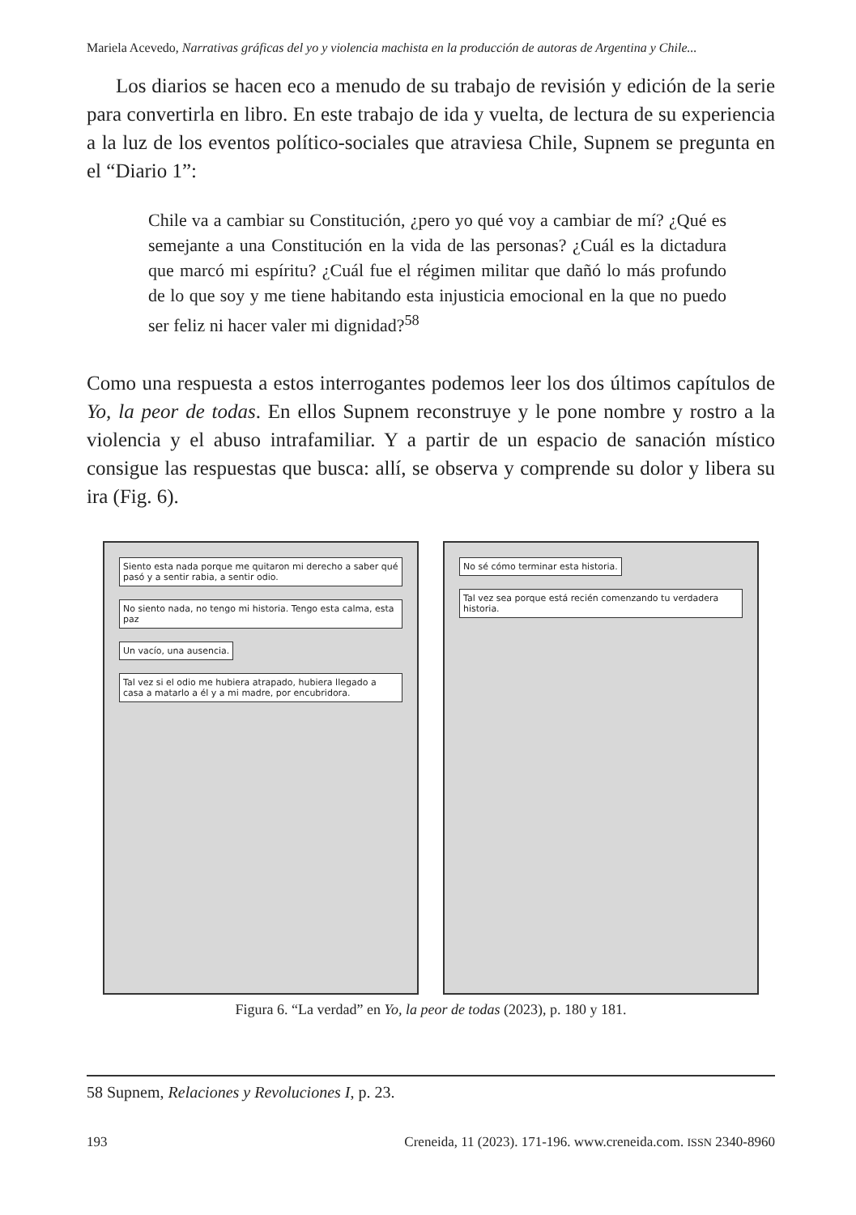Mariela Acevedo, Narrativas gráficas del yo y violencia machista en la producción de autoras de Argentina y Chile...
Los diarios se hacen eco a menudo de su trabajo de revisión y edición de la serie para convertirla en libro. En este trabajo de ida y vuelta, de lectura de su experiencia a la luz de los eventos político-sociales que atraviesa Chile, Supnem se pregunta en el “Diario 1”:
Chile va a cambiar su Constitución, ¿pero yo qué voy a cambiar de mí? ¿Qué es semejante a una Constitución en la vida de las personas? ¿Cuál es la dictadura que marcó mi espíritu? ¿Cuál fue el régimen militar que dañó lo más profundo de lo que soy y me tiene habitando esta injusticia emocional en la que no puedo ser feliz ni hacer valer mi dignidad?<sup>58</sup>
Como una respuesta a estos interrogantes podemos leer los dos últimos capítulos de Yo, la peor de todas. En ellos Supnem reconstruye y le pone nombre y rostro a la violencia y el abuso intrafamiliar. Y a partir de un espacio de sanación místico consigue las respuestas que busca: allí, se observa y comprende su dolor y libera su ira (Fig. 6).
Siento esta nada porque me quitaron mi derecho a saber qué pasó y a sentir rabia, a sentir odio.
No siento nada, no tengo mi historia. Tengo esta calma, esta paz
Un vacío, una ausencia.
Tal vez si el odio me hubiera atrapado, hubiera llegado a casa a matarlo a él y a mi madre, por encubridora.
No sé cómo terminar esta historia.
Tal vez sea porque está recién comenzando tu verdadera historia.
Figura 6. “La verdad” en Yo, la peor de todas (2023), p. 180 y 181.
58 Supnem, Relaciones y Revoluciones I, p. 23.
193 Creneida, 11 (2023). 171-196. www.creneida.com. ISSN 2340-8960